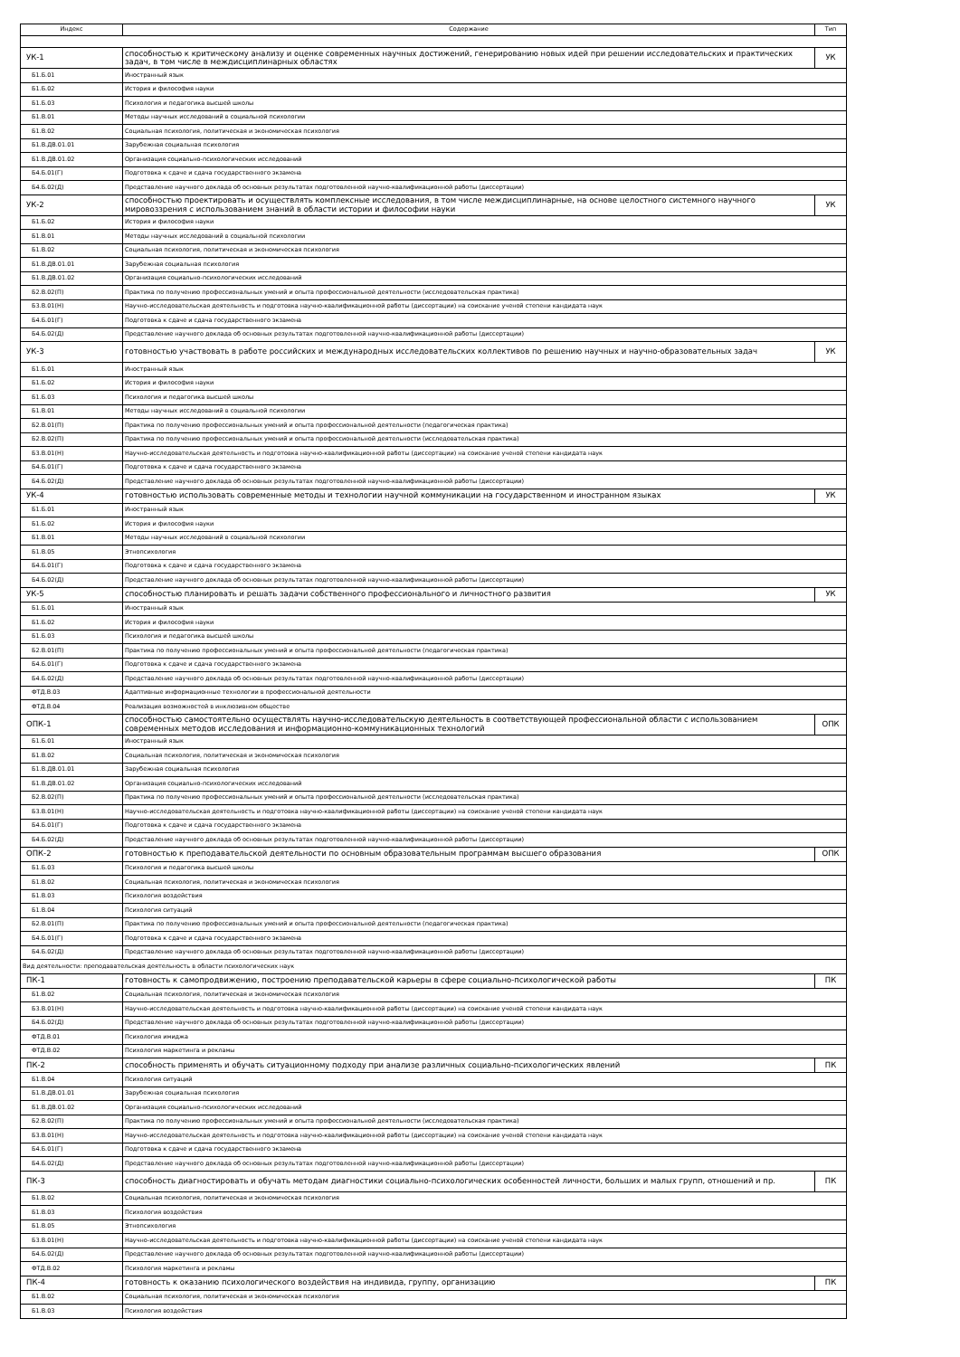| Индекс | Содержание | Тип |
| --- | --- | --- |
| УК-1 | способностью к критическому анализу и оценке современных научных достижений, генерированию новых идей при решении исследовательских и практических задач, в том числе в междисциплинарных областях | УК |
| Б1.Б.01 | Иностранный язык | |
| Б1.Б.02 | История и философия науки | |
| Б1.Б.03 | Психология и педагогика высшей школы | |
| Б1.В.01 | Методы научных исследований в социальной психологии | |
| Б1.В.02 | Социальная психология, политическая и экономическая психология | |
| Б1.В.ДВ.01.01 | Зарубежная социальная психология | |
| Б1.В.ДВ.01.02 | Организация социально-психологических исследований | |
| Б4.Б.01(Г) | Подготовка к сдаче и сдача государственного экзамена | |
| Б4.Б.02(Д) | Представление научного доклада об основных результатах подготовленной научно-квалификационной работы (диссертации) | |
| УК-2 | способностью проектировать и осуществлять комплексные исследования, в том числе междисциплинарные, на основе целостного системного научного мировоззрения с использованием знаний в области истории и философии науки | УК |
| Б1.Б.02 | История и философия науки | |
| Б1.В.01 | Методы научных исследований в социальной психологии | |
| Б1.В.02 | Социальная психология, политическая и экономическая психология | |
| Б1.В.ДВ.01.01 | Зарубежная социальная психология | |
| Б1.В.ДВ.01.02 | Организация социально-психологических исследований | |
| Б2.В.02(П) | Практика по получению профессиональных умений и опыта профессиональной деятельности (исследовательская практика) | |
| Б3.В.01(Н) | Научно-исследовательская деятельность и подготовка научно-квалификационной работы (диссертации) на соискание ученой степени кандидата наук | |
| Б4.Б.01(Г) | Подготовка к сдаче и сдача государственного экзамена | |
| Б4.Б.02(Д) | Представление научного доклада об основных результатах подготовленной научно-квалификационной работы (диссертации) | |
| УК-3 | готовностью участвовать в работе российских и международных исследовательских коллективов по решению научных и научно-образовательных задач | УК |
| Б1.Б.01 | Иностранный язык | |
| Б1.Б.02 | История и философия науки | |
| Б1.Б.03 | Психология и педагогика высшей школы | |
| Б1.В.01 | Методы научных исследований в социальной психологии | |
| Б2.В.01(П) | Практика по получению профессиональных умений и опыта профессиональной деятельности (педагогическая практика) | |
| Б2.В.02(П) | Практика по получению профессиональных умений и опыта профессиональной деятельности (исследовательская практика) | |
| Б3.В.01(Н) | Научно-исследовательская деятельность и подготовка научно-квалификационной работы (диссертации) на соискание ученой степени кандидата наук | |
| Б4.Б.01(Г) | Подготовка к сдаче и сдача государственного экзамена | |
| Б4.Б.02(Д) | Представление научного доклада об основных результатах подготовленной научно-квалификационной работы (диссертации) | |
| УК-4 | готовностью использовать современные методы и технологии научной коммуникации на государственном и иностранном языках | УК |
| Б1.Б.01 | Иностранный язык | |
| Б1.Б.02 | История и философия науки | |
| Б1.В.01 | Методы научных исследований в социальной психологии | |
| Б1.В.05 | Этнопсихология | |
| Б4.Б.01(Г) | Подготовка к сдаче и сдача государственного экзамена | |
| Б4.Б.02(Д) | Представление научного доклада об основных результатах подготовленной научно-квалификационной работы (диссертации) | |
| УК-5 | способностью планировать и решать задачи собственного профессионального и личностного развития | УК |
| Б1.Б.01 | Иностранный язык | |
| Б1.Б.02 | История и философия науки | |
| Б1.Б.03 | Психология и педагогика высшей школы | |
| Б2.В.01(П) | Практика по получению профессиональных умений и опыта профессиональной деятельности (педагогическая практика) | |
| Б4.Б.01(Г) | Подготовка к сдаче и сдача государственного экзамена | |
| Б4.Б.02(Д) | Представление научного доклада об основных результатах подготовленной научно-квалификационной работы (диссертации) | |
| ФТД.В.03 | Адаптивные информационные технологии в профессиональной деятельности | |
| ФТД.В.04 | Реализация возможностей в инклюзивном обществе | |
| ОПК-1 | способностью самостоятельно осуществлять научно-исследовательскую деятельность в соответствующей профессиональной области с использованием современных методов исследования и информационно-коммуникационных технологий | ОПК |
| Б1.Б.01 | Иностранный язык | |
| Б1.В.02 | Социальная психология, политическая и экономическая психология | |
| Б1.В.ДВ.01.01 | Зарубежная социальная психология | |
| Б1.В.ДВ.01.02 | Организация социально-психологических исследований | |
| Б2.В.02(П) | Практика по получению профессиональных умений и опыта профессиональной деятельности (исследовательская практика) | |
| Б3.В.01(Н) | Научно-исследовательская деятельность и подготовка научно-квалификационной работы (диссертации) на соискание ученой степени кандидата наук | |
| Б4.Б.01(Г) | Подготовка к сдаче и сдача государственного экзамена | |
| Б4.Б.02(Д) | Представление научного доклада об основных результатах подготовленной научно-квалификационной работы (диссертации) | |
| ОПК-2 | готовностью к преподавательской деятельности по основным образовательным программам высшего образования | ОПК |
| Б1.Б.03 | Психология и педагогика высшей школы | |
| Б1.В.02 | Социальная психология, политическая и экономическая психология | |
| Б1.В.03 | Психология воздействия | |
| Б1.В.04 | Психология ситуаций | |
| Б2.В.01(П) | Практика по получению профессиональных умений и опыта профессиональной деятельности (педагогическая практика) | |
| Б4.Б.01(Г) | Подготовка к сдаче и сдача государственного экзамена | |
| Б4.Б.02(Д) | Представление научного доклада об основных результатах подготовленной научно-квалификационной работы (диссертации) | |
| Вид деятельности: преподавательская деятельность в области психологических наук | | |
| ПК-1 | готовность к самопродвижению, построению преподавательской карьеры в сфере социально-психологической работы | ПК |
| Б1.В.02 | Социальная психология, политическая и экономическая психология | |
| Б3.В.01(Н) | Научно-исследовательская деятельность и подготовка научно-квалификационной работы (диссертации) на соискание ученой степени кандидата наук | |
| Б4.Б.02(Д) | Представление научного доклада об основных результатах подготовленной научно-квалификационной работы (диссертации) | |
| ФТД.В.01 | Психология имиджа | |
| ФТД.В.02 | Психология маркетинга и рекламы | |
| ПК-2 | способность применять и обучать ситуационному подходу при анализе различных социально-психологических явлений | ПК |
| Б1.В.04 | Психология ситуаций | |
| Б1.В.ДВ.01.01 | Зарубежная социальная психология | |
| Б1.В.ДВ.01.02 | Организация социально-психологических исследований | |
| Б2.В.02(П) | Практика по получению профессиональных умений и опыта профессиональной деятельности (исследовательская практика) | |
| Б3.В.01(Н) | Научно-исследовательская деятельность и подготовка научно-квалификационной работы (диссертации) на соискание ученой степени кандидата наук | |
| Б4.Б.01(Г) | Подготовка к сдаче и сдача государственного экзамена | |
| Б4.Б.02(Д) | Представление научного доклада об основных результатах подготовленной научно-квалификационной работы (диссертации) | |
| ПК-3 | способность диагностировать и обучать методам диагностики социально-психологических особенностей личности, больших и малых групп, отношений и пр. | ПК |
| Б1.В.02 | Социальная психология, политическая и экономическая психология | |
| Б1.В.03 | Психология воздействия | |
| Б1.В.05 | Этнопсихология | |
| Б3.В.01(Н) | Научно-исследовательская деятельность и подготовка научно-квалификационной работы (диссертации) на соискание ученой степени кандидата наук | |
| Б4.Б.02(Д) | Представление научного доклада об основных результатах подготовленной научно-квалификационной работы (диссертации) | |
| ФТД.В.02 | Психология маркетинга и рекламы | |
| ПК-4 | готовность к оказанию психологического воздействия на индивида, группу, организацию | ПК |
| Б1.В.02 | Социальная психология, политическая и экономическая психология | |
| Б1.В.03 | Психология воздействия | |